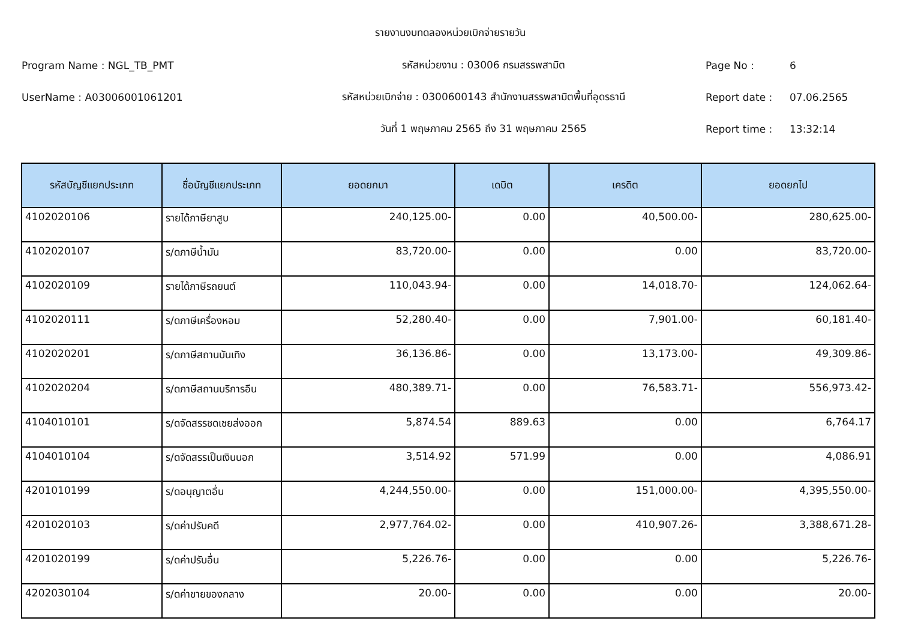รายงานงบทดลองหน่วยเบิกจ่ายรายวัน
Program Name : NGL_TB_PMT รหัสหน่วยงาน : 03006 กรมสรรพสามิต Page No : 6
UserName : A03006001061201
รหัสหน่วยเบิกจ่าย : 0300600143 สำนักงานสรรพสามิตพื้นที่อุดรธานี
Report date : 07.06.2565
วันที่ 1 พฤษภาคม 2565 ถึง 31 พฤษภาคม 2565 Report time : 13:32:14
| รหัสบัญชีแยกประเภท | ชื่อบัญชีแยกประเภท | ยอดยกมา | เดบิต | เครดิต | ยอดยกไป |
| --- | --- | --- | --- | --- | --- |
| 4102020106 | รายได้ภาษียาสูบ | 240,125.00- | 0.00 | 40,500.00- | 280,625.00- |
| 4102020107 | ร/ดภาษีน้ำมัน | 83,720.00- | 0.00 | 0.00 | 83,720.00- |
| 4102020109 | รายได้ภาษีรถยนต์ | 110,043.94- | 0.00 | 14,018.70- | 124,062.64- |
| 4102020111 | ร/ดภาษีเครื่องหอม | 52,280.40- | 0.00 | 7,901.00- | 60,181.40- |
| 4102020201 | ร/ดภาษีสถานบันเทิง | 36,136.86- | 0.00 | 13,173.00- | 49,309.86- |
| 4102020204 | ร/ดภาษีสถานบริการอืน | 480,389.71- | 0.00 | 76,583.71- | 556,973.42- |
| 4104010101 | ร/ดจัดสรรชดเชยส่งออก | 5,874.54 | 889.63 | 0.00 | 6,764.17 |
| 4104010104 | ร/ดจัดสรรเป็นเงินนอก | 3,514.92 | 571.99 | 0.00 | 4,086.91 |
| 4201010199 | ร/ดอนุญาตอื่น | 4,244,550.00- | 0.00 | 151,000.00- | 4,395,550.00- |
| 4201020103 | ร/ดค่าปรับคดี | 2,977,764.02- | 0.00 | 410,907.26- | 3,388,671.28- |
| 4201020199 | ร/ดค่าปรับอื่น | 5,226.76- | 0.00 | 0.00 | 5,226.76- |
| 4202030104 | ร/ดค่าขายของกลาง | 20.00- | 0.00 | 0.00 | 20.00- |